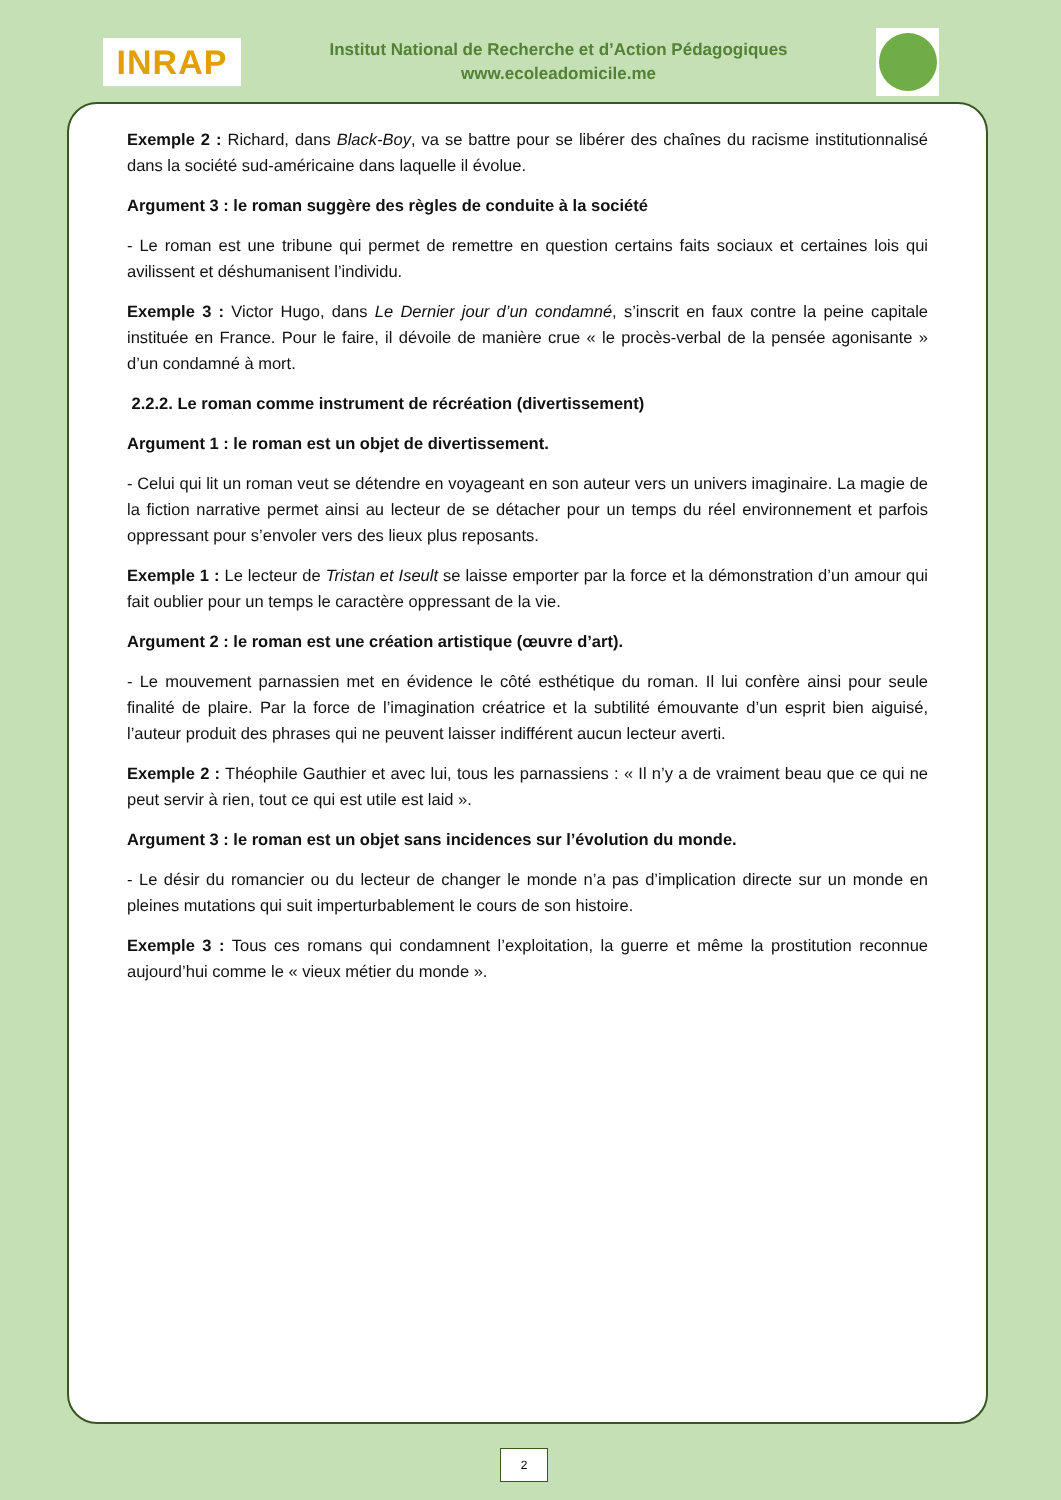INRAP
Institut National de Recherche et d’Action Pédagogiques
www.ecoleadomicile.me
Exemple 2 : Richard, dans Black-Boy, va se battre pour se libérer des chaînes du racisme institutionnalisé dans la société sud-américaine dans laquelle il évolue.
Argument 3 : le roman suggère des règles de conduite à la société
- Le roman est une tribune qui permet de remettre en question certains faits sociaux et certaines lois qui avilissent et déshumanisent l’individu.
Exemple 3 : Victor Hugo, dans Le Dernier jour d’un condamné, s’inscrit en faux contre la peine capitale instituée en France. Pour le faire, il dévoile de manière crue « le procès-verbal de la pensée agonisante » d’un condamné à mort.
2.2.2. Le roman comme instrument de récréation (divertissement)
Argument 1 : le roman est un objet de divertissement.
- Celui qui lit un roman veut se détendre en voyageant en son auteur vers un univers imaginaire. La magie de la fiction narrative permet ainsi au lecteur de se détacher pour un temps du réel environnement et parfois oppressant pour s’envoler vers des lieux plus reposants.
Exemple 1 : Le lecteur de Tristan et Iseult se laisse emporter par la force et la démonstration d’un amour qui fait oublier pour un temps le caractère oppressant de la vie.
Argument 2 : le roman est une création artistique (œuvre d’art).
- Le mouvement parnassien met en évidence le côté esthétique du roman. Il lui confère ainsi pour seule finalité de plaire. Par la force de l’imagination créatrice et la subtilité émouvante d’un esprit bien aiguisé, l’auteur produit des phrases qui ne peuvent laisser indifférent aucun lecteur averti.
Exemple 2 : Théophile Gauthier et avec lui, tous les parnassiens : « Il n’y a de vraiment beau que ce qui ne peut servir à rien, tout ce qui est utile est laid ».
Argument 3 : le roman est un objet sans incidences sur l’évolution du monde.
- Le désir du romancier ou du lecteur de changer le monde n’a pas d’implication directe sur un monde en pleines mutations qui suit imperturbablement le cours de son histoire.
Exemple 3 : Tous ces romans qui condamnent l’exploitation, la guerre et même la prostitution reconnue aujourd’hui comme le « vieux métier du monde ».
2